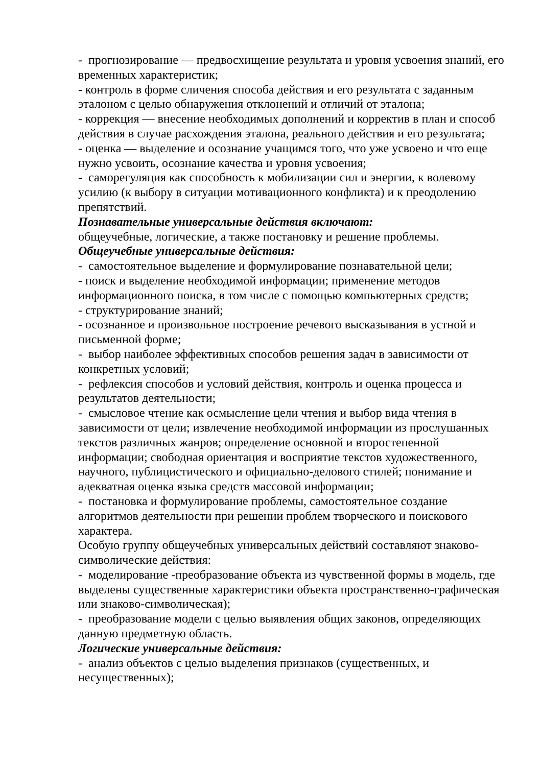- прогнозирование — предвосхищение результата и уровня усвоения знаний, его временных характеристик;
- контроль в форме сличения способа действия и его результата с заданным эталоном с целью обнаружения отклонений и отличий от эталона;
- коррекция — внесение необходимых дополнений и корректив в план и способ действия в случае расхождения эталона, реального действия и его результата;
- оценка — выделение и осознание учащимся того, что уже усвоено и что еще нужно усвоить, осознание качества и уровня усвоения;
- саморегуляция как способность к мобилизации сил и энергии, к волевому усилию (к выбору в ситуации мотивационного конфликта) и к преодолению препятствий.
Познавательные универсальные действия включают:
общеучебные, логические, а также постановку и решение проблемы.
Общеучебные универсальные действия:
- самостоятельное выделение и формулирование познавательной цели;
- поиск и выделение необходимой информации; применение методов информационного поиска, в том числе с помощью компьютерных средств;
- структурирование знаний;
- осознанное и произвольное построение речевого высказывания в устной и письменной форме;
- выбор наиболее эффективных способов решения задач в зависимости от конкретных условий;
- рефлексия способов и условий действия, контроль и оценка процесса и результатов деятельности;
- смысловое чтение как осмысление цели чтения и выбор вида чтения в зависимости от цели; извлечение необходимой информации из прослушанных текстов различных жанров; определение основной и второстепенной информации; свободная ориентация и восприятие текстов художественного, научного, публицистического и официально-делового стилей; понимание и адекватная оценка языка средств массовой информации;
- постановка и формулирование проблемы, самостоятельное создание алгоритмов деятельности при решении проблем творческого и поискового характера.
Особую группу общеучебных универсальных действий составляют знаково-символические действия:
- моделирование -преобразование объекта из чувственной формы в модель, где выделены существенные характеристики объекта пространственно-графическая или знаково-символическая);
- преобразование модели с целью выявления общих законов, определяющих данную предметную область.
Логические универсальные действия:
- анализ объектов с целью выделения признаков (существенных, и несущественных);